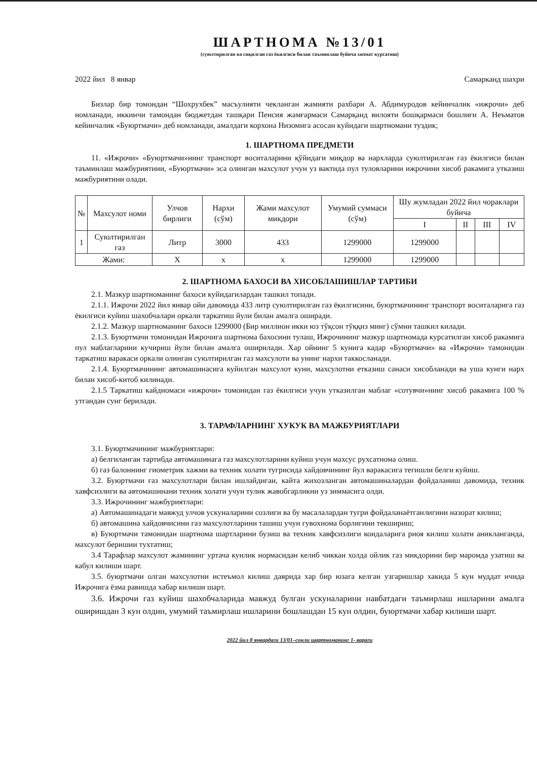ШАРТНОМА №13/01
(суюлтирилган ва сиқилган газ ёкилгиси билан таъминлаш буйича хизмат курсатиш)
2022 йил 8 январ Самарканд шахри
Бизлар бир томондан “Шохрухбек” масъулияти чекланган жамияти рахбари А. Абдимуродов кейинчалик «ижрочи» деб номланади, иккинчи тамондан бюджетдан ташқари Пенсия жамғармаси Самарқанд вилояти бошқармаси бошлиғи А. Неъматов кейинчалик «Буюртмачи» деб номланади, амалдаги корхона Низомига асосан куйидаги шартномани туздик;
1. ШАРТНОМА ПРЕДМЕТИ
11. «Ижрочи» «Буюртмачи»нинг транспорт воситаларини қўйидаги миқдор ва нархларда суюлтирилган газ ёкилгиси билан таъминлаш мажбуриятини, «Буюртмачи» эса олинган махсулот учун уз вактида пул туловларини ижрочини хисоб ракамига утказиш мажбуриятини олади.
| № | Махсулот номи | Улчов бирлиги | Нархи (сўм) | Жами махсулот микдори | Умумий суммаси (сўм) | Шу жумладан 2022 йил чораклари буйича | | | |
| --- | --- | --- | --- | --- | --- | --- | --- | --- | --- |
| | | | | | | I | II | III | IV |
| 1 | Суюлтирилган газ | Литр | 3000 | 433 | 1299000 | 1299000 | | | |
| Жами: | | Х | х | х | 1299000 | 1299000 | | | |
2. ШАРТНОМА БАХОСИ ВА ХИСОБЛАШИШЛАР ТАРТИБИ
2.1. Мазкур шартноманинг бахоси куйидагилардан ташкил топади.
2.1.1. Ижрочи 2022 йил январ ойи давомида 433 литр суюлтирилган газ ёкилгисини, буюртмачининг транспорт воситаларига газ ёкилгиси куйиш шахобчалари оркали таркатиш йули билан амалга оширади.
2.1.2. Мазкур шартноманинг бахоси 1299000 (Бир миллион икки юз тўқсон тўққиз минг) сўмни ташкил килади.
2.1.3. Буюртмачи томонидан Ижрочига шартнома бахосини тулаш, Ижрочининг мазкур шартномада курсатилган хисоб ракамига пул маблагларини кучириш йули билан амалга оширилади. Хар ойнинг 5 кунига кадар «Буюртмачи» ва «Ижрочи» тамонидан таркатиш варакаси оркали олинган суюлтирилган газ махсулоти ва унинг нархи таккосланади.
2.1.4. Буюртмачининг автомашинасига куйилган махсулот куни, махсулотни етказиш санаси хисобланади ва уша кунги нарх билан хисоб-китоб килинади.
2.1.5 Таркатиш кайдномаси «ижрочи» томонидан газ ёкилгиси учун утказилган маблаг «сотувчи»нинг хисоб ракамига 100 % утгандан сунг берилади.
3. ТАРАФЛАРНИНГ ХУКУК ВА МАЖБУРИЯТЛАРИ
3.1. Буюртмачининг мажбуриятлари:
а) белгиланган тартибда автомашинага газ махсулотларини куйиш учун махсус рухсатнома олиш.
б) газ балоннинг гиометрик хажми ва техник холати тугрисида хайдовчининг йул варакасига тегишли белги куйиш.
3.2. Буюртмачи газ махсулотлари билан ишлайдиган, кайта жихозланган автомашиналардан фойдаланиш давомида, техник хавфсизлиги ва автомашинани техник холати учун тулик жавобгарликни уз зиммасига олди.
3.3. Ижрочининг мажбуриятлари:
а) Автомашинадаги мавжуд улчов ускуналарини созлиги ва бу масалалардан тугри фойдаланаётганлигини назорат килиш;
б) автомашина хайдовчисини газ махсулотларини ташиш учун гувохнома борлигини текшириш;
в) Буюртмачи тамонидан шартнома шартларини бузиш ва техник хавфсизлиги коидаларига риоя килиш холати аникланганда, махсулот беришни тухтатиш;
3.4 Тарафлар махсулот жамининг уртача кунлик нормасидан келиб чиккан холда ойлик газ микдорини бир маромда узатиш ва кабул килиши шарт.
3.5. буюртмачи олган махсулотни истеъмол килиш даврида хар бир юзага келган узгаришлар хакида 5 кун муддат ичида Ижрочига ёзма равишда хабар килиши шарт.
3.6. Ижрочи газ куйиш шахобчаларида мавжуд булган ускуналарини навбатдаги таъмирлаш ишларини амалга оширишдан 3 кун олдин, умумий таъмирлаш ишларини бошлашдан 15 кун олдин, буюртмачи хабар килиши шарт.
2022 йил 8 январдаги 13/01–сонли шартноманинг 1- вараги